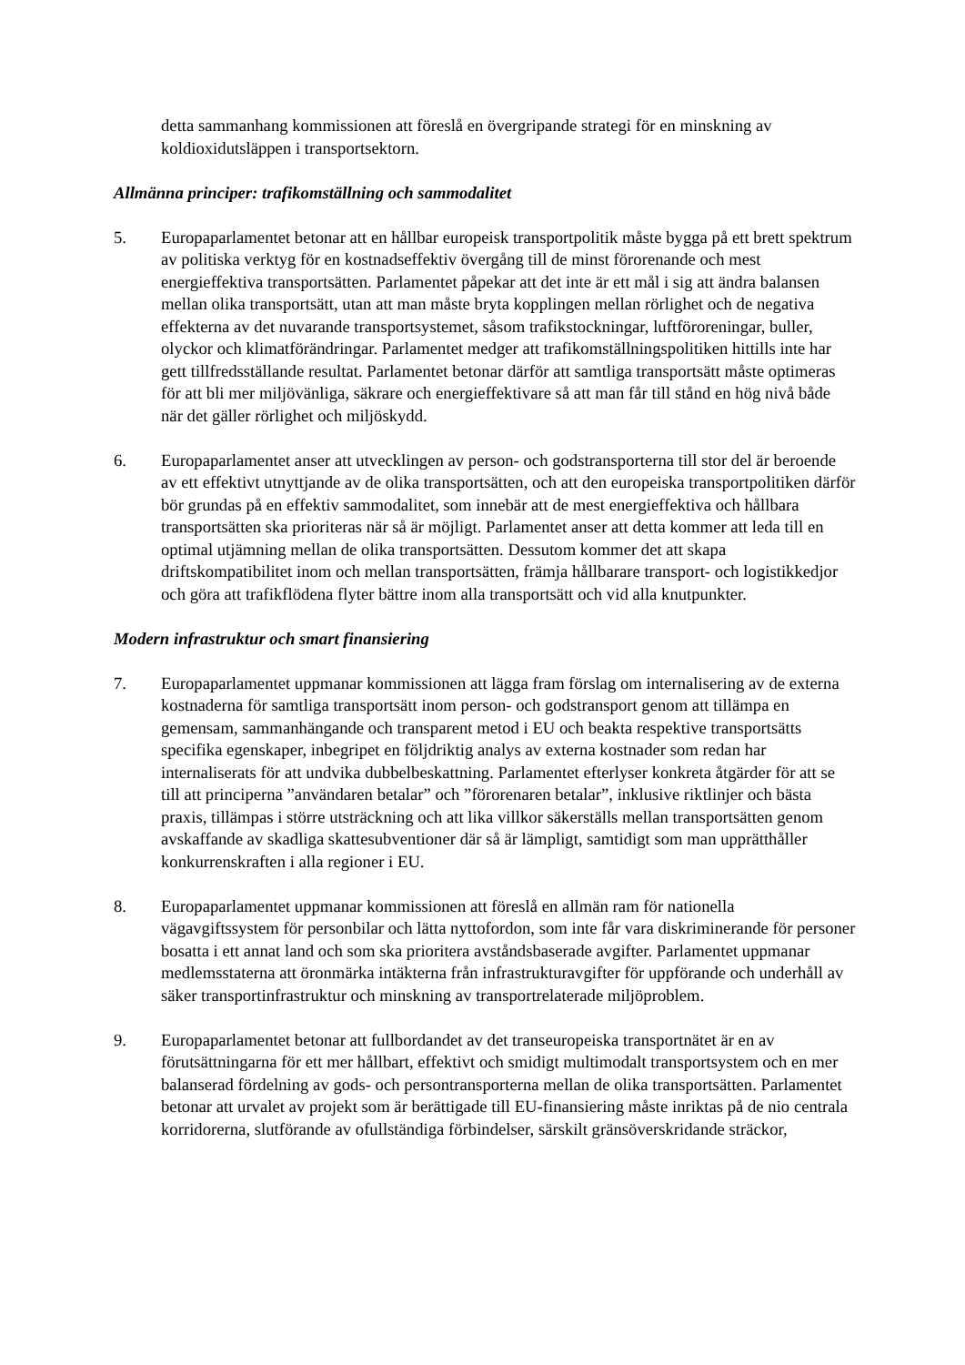detta sammanhang kommissionen att föreslå en övergripande strategi för en minskning av koldioxidutsläppen i transportsektorn.
Allmänna principer: trafikomställning och sammodalitet
5. Europaparlamentet betonar att en hållbar europeisk transportpolitik måste bygga på ett brett spektrum av politiska verktyg för en kostnadseffektiv övergång till de minst förorenande och mest energieffektiva transportsätten. Parlamentet påpekar att det inte är ett mål i sig att ändra balansen mellan olika transportsätt, utan att man måste bryta kopplingen mellan rörlighet och de negativa effekterna av det nuvarande transportsystemet, såsom trafikstockningar, luftföroreningar, buller, olyckor och klimatförändringar. Parlamentet medger att trafikomställningspolitiken hittills inte har gett tillfredsställande resultat. Parlamentet betonar därför att samtliga transportsätt måste optimeras för att bli mer miljövänliga, säkrare och energieffektivare så att man får till stånd en hög nivå både när det gäller rörlighet och miljöskydd.
6. Europaparlamentet anser att utvecklingen av person- och godstransporterna till stor del är beroende av ett effektivt utnyttjande av de olika transportsätten, och att den europeiska transportpolitiken därför bör grundas på en effektiv sammodalitet, som innebär att de mest energieffektiva och hållbara transportsätten ska prioriteras när så är möjligt. Parlamentet anser att detta kommer att leda till en optimal utjämning mellan de olika transportsätten. Dessutom kommer det att skapa driftskompatibilitet inom och mellan transportsätten, främja hållbarare transport- och logistikkedjor och göra att trafikflödena flyter bättre inom alla transportsätt och vid alla knutpunkter.
Modern infrastruktur och smart finansiering
7. Europaparlamentet uppmanar kommissionen att lägga fram förslag om internalisering av de externa kostnaderna för samtliga transportsätt inom person- och godstransport genom att tillämpa en gemensam, sammanhängande och transparent metod i EU och beakta respektive transportsätts specifika egenskaper, inbegripet en följdriktig analys av externa kostnader som redan har internaliserats för att undvika dubbelbeskattning. Parlamentet efterlyser konkreta åtgärder för att se till att principerna ”användaren betalar” och ”förorenaren betalar”, inklusive riktlinjer och bästa praxis, tillämpas i större utsträckning och att lika villkor säkerställs mellan transportsätten genom avskaffande av skadliga skattesubventioner där så är lämpligt, samtidigt som man upprätthåller konkurrenskraften i alla regioner i EU.
8. Europaparlamentet uppmanar kommissionen att föreslå en allmän ram för nationella vägavgiftssystem för personbilar och lätta nyttofordon, som inte får vara diskriminerande för personer bosatta i ett annat land och som ska prioritera avståndsbaserade avgifter. Parlamentet uppmanar medlemsstaterna att öronmärka intäkterna från infrastrukturavgifter för uppförande och underhåll av säker transportinfrastruktur och minskning av transportrelaterade miljöproblem.
9. Europaparlamentet betonar att fullbordandet av det transeuropeiska transportnätet är en av förutsättningarna för ett mer hållbart, effektivt och smidigt multimodalt transportsystem och en mer balanserad fördelning av gods- och persontransporterna mellan de olika transportsätten. Parlamentet betonar att urvalet av projekt som är berättigade till EU-finansiering måste inriktas på de nio centrala korridorerna, slutförande av ofullständiga förbindelser, särskilt gränsöverskridande sträckor,